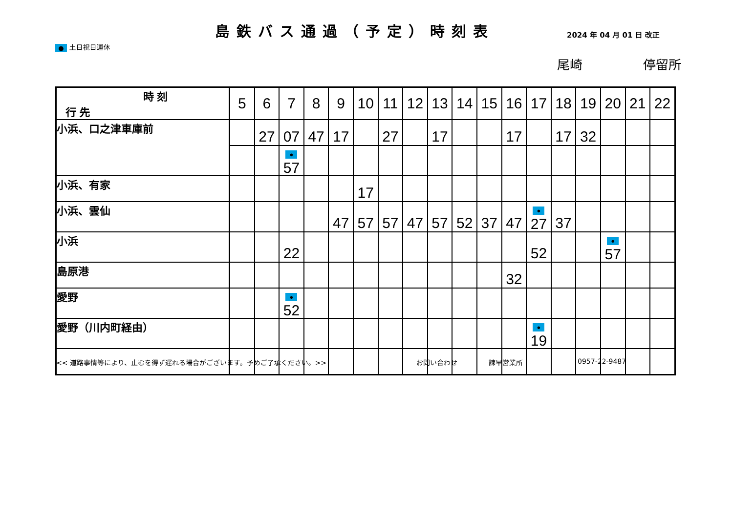島鉄バス通過（予定）時刻表 2024 年 04 月 01 日 改正
● 土日祝日運休
尾崎 停留所
| 時 刻 行 先 | 5 | 6 | 7 | 8 | 9 | 10 | 11 | 12 | 13 | 14 | 15 | 16 | 17 | 18 | 19 | 20 | 21 | 22 |
| --- | --- | --- | --- | --- | --- | --- | --- | --- | --- | --- | --- | --- | --- | --- | --- | --- | --- | --- |
| 小浜、口之津車庫前 | | 27 | 07 | 47 | 17 | | 27 | | 17 | | | 17 | | 17 | 32 | | | |
| | | | ● 57 | | | | | | | | | | | | | | | |
| 小浜、有家 | | | | | | 17 | | | | | | | | | | | | |
| 小浜、雲仙 | | | | | 47 | 57 | 57 | 47 | 57 | 52 | 37 | 47 | ● 27 | 37 | | | | |
| 小浜 | | | 22 | | | | | | | | | | 52 | | | ● 57 | | |
| 島原港 | | | | | | | | | | | | 32 | | | | | | |
| 愛野 | | | ● 52 | | | | | | | | | | | | | | | |
| 愛野（川内町経由） | | | | | | | | | | | | | ● 19 | | | | | |
<< 道路事情等により、止むを得ず遅れる場合がございます。予めご了承ください。>>
お問い合わせ 諫早営業所 0957-22-9487